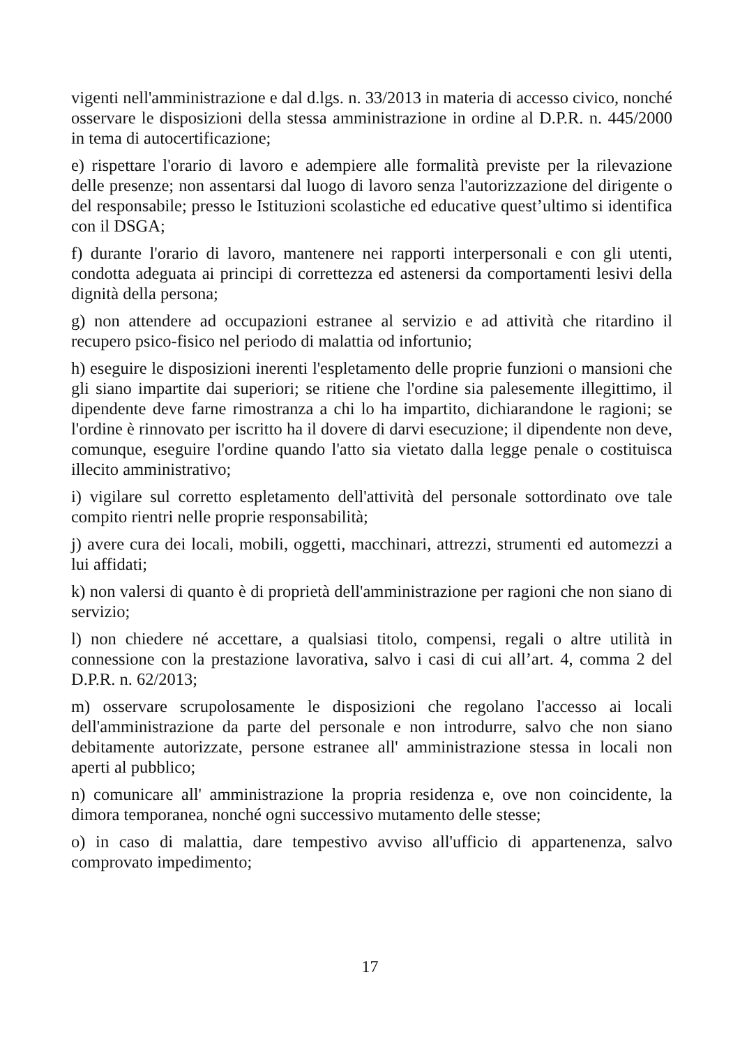vigenti nell'amministrazione e dal d.lgs. n. 33/2013 in materia di accesso civico, nonché osservare le disposizioni della stessa amministrazione in ordine al D.P.R. n. 445/2000 in tema di autocertificazione;
e) rispettare l'orario di lavoro e adempiere alle formalità previste per la rilevazione delle presenze; non assentarsi dal luogo di lavoro senza l'autorizzazione del dirigente o del responsabile; presso le Istituzioni scolastiche ed educative quest’ultimo si identifica con il DSGA;
f) durante l'orario di lavoro, mantenere nei rapporti interpersonali e con gli utenti, condotta adeguata ai principi di correttezza ed astenersi da comportamenti lesivi della dignità della persona;
g) non attendere ad occupazioni estranee al servizio e ad attività che ritardino il recupero psico-fisico nel periodo di malattia od infortunio;
h) eseguire le disposizioni inerenti l'espletamento delle proprie funzioni o mansioni che gli siano impartite dai superiori; se ritiene che l'ordine sia palesemente illegittimo, il dipendente deve farne rimostranza a chi lo ha impartito, dichiarandone le ragioni; se l'ordine è rinnovato per iscritto ha il dovere di darvi esecuzione; il dipendente non deve, comunque, eseguire l'ordine quando l'atto sia vietato dalla legge penale o costituisca illecito amministrativo;
i) vigilare sul corretto espletamento dell'attività del personale sottordinato ove tale compito rientri nelle proprie responsabilità;
j) avere cura dei locali, mobili, oggetti, macchinari, attrezzi, strumenti ed automezzi a lui affidati;
k) non valersi di quanto è di proprietà dell'amministrazione per ragioni che non siano di servizio;
l) non chiedere né accettare, a qualsiasi titolo, compensi, regali o altre utilità in connessione con la prestazione lavorativa, salvo i casi di cui all’art. 4, comma 2 del D.P.R. n. 62/2013;
m) osservare scrupolosamente le disposizioni che regolano l'accesso ai locali dell'amministrazione da parte del personale e non introdurre, salvo che non siano debitamente autorizzate, persone estranee all' amministrazione stessa in locali non aperti al pubblico;
n) comunicare all' amministrazione la propria residenza e, ove non coincidente, la dimora temporanea, nonché ogni successivo mutamento delle stesse;
o) in caso di malattia, dare tempestivo avviso all'ufficio di appartenenza, salvo comprovato impedimento;
17